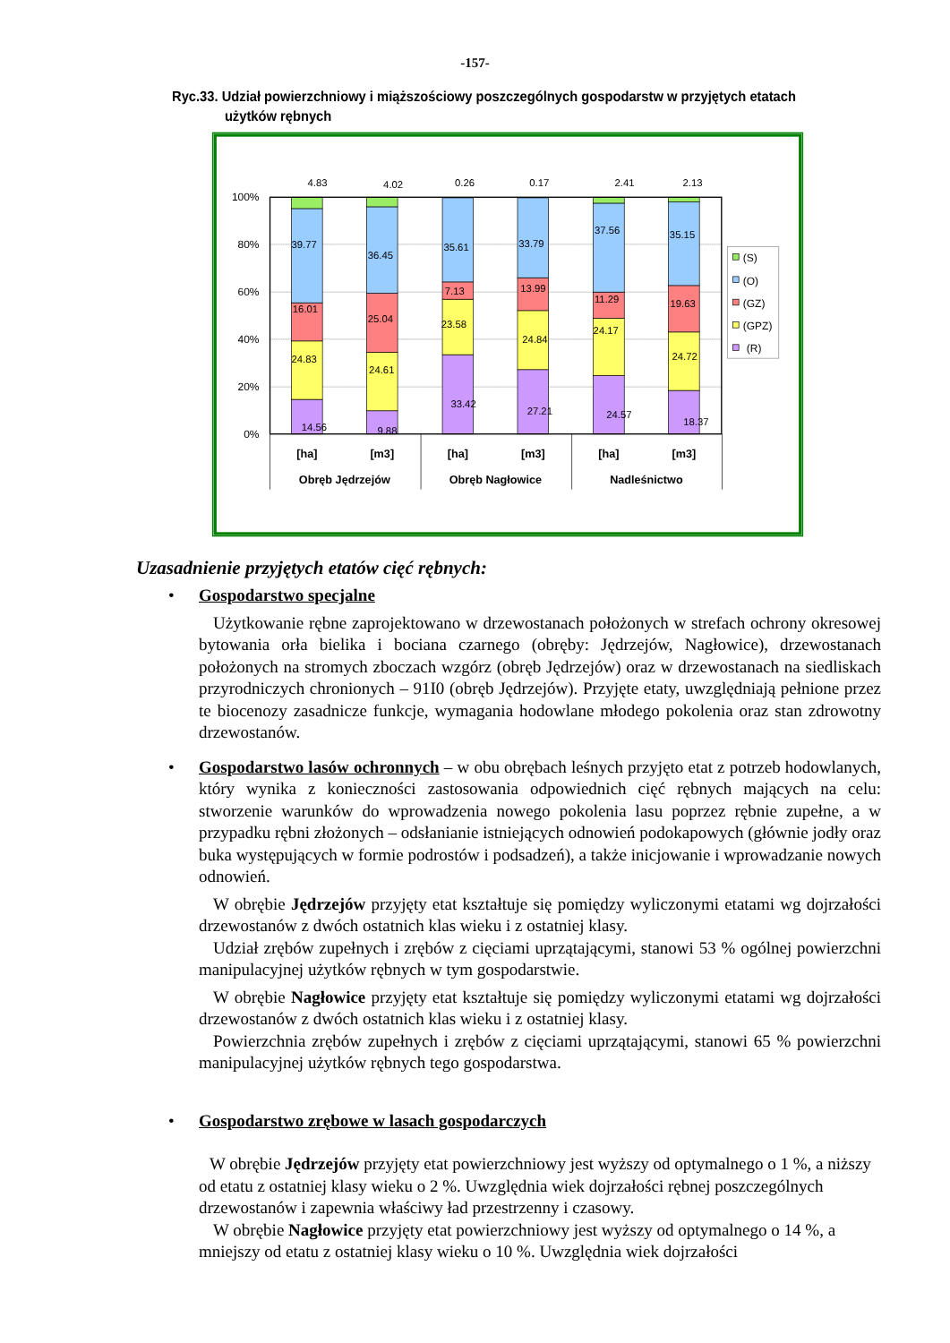-157-
Ryc.33. Udział powierzchniowy i miąższościowy poszczególnych gospodarstw w przyjętych etatach
użytków rębnych
100%
80%
60%
40%
20%
0%
4.83
4.02
0.26
0.17
2.41
2.13
39.77
36.45
35.61
33.79
37.56
35.15
16.01
25.04
7.13
13.99
11.29
19.63
24.83
24.61
23.58
24.84
24.17
24.72
14.56
9.88
33.42
27.21
24.57
18.37
[ha]
[m3]
[ha]
[m3]
[ha]
[m3]
Obręb Jędrzejów
Obręb Nagłowice
Nadleśnictwo
(S)
(O)
(GZ)
(GPZ)
(R)
Uzasadnienie przyjętych etatów cięć rębnych:
•
Gospodarstwo specjalne
Użytkowanie rębne zaprojektowano w drzewostanach położonych w strefach ochrony okresowej bytowania orła bielika i bociana czarnego (obręby: Jędrzejów, Nagłowice), drzewostanach położonych na stromych zboczach wzgórz (obręb Jędrzejów) oraz w drzewostanach na siedliskach przyrodniczych chronionych – 91I0 (obręb Jędrzejów). Przyjęte etaty, uwzględniają pełnione przez te biocenozy zasadnicze funkcje, wymagania hodowlane młodego pokolenia oraz stan zdrowotny drzewostanów.
•
Gospodarstwo lasów ochronnych – w obu obrębach leśnych przyjęto etat z potrzeb hodowlanych, który wynika z konieczności zastosowania odpowiednich cięć rębnych mających na celu: stworzenie warunków do wprowadzenia nowego pokolenia lasu poprzez rębnie zupełne, a w przypadku rębni złożonych – odsłanianie istniejących odnowień podokapowych (głównie jodły oraz buka występujących w formie podrostów i podsadzeń), a także inicjowanie i wprowadzanie nowych odnowień.
W obrębie Jędrzejów przyjęty etat kształtuje się pomiędzy wyliczonymi etatami wg dojrzałości drzewostanów z dwóch ostatnich klas wieku i z ostatniej klasy.
Udział zrębów zupełnych i zrębów z cięciami uprzątającymi, stanowi 53 % ogólnej powierzchni manipulacyjnej użytków rębnych w tym gospodarstwie.
W obrębie Nagłowice przyjęty etat kształtuje się pomiędzy wyliczonymi etatami wg dojrzałości drzewostanów z dwóch ostatnich klas wieku i z ostatniej klasy.
Powierzchnia zrębów zupełnych i zrębów z cięciami uprzątającymi, stanowi 65 % powierzchni manipulacyjnej użytków rębnych tego gospodarstwa.
•
Gospodarstwo zrębowe w lasach gospodarczych
W obrębie Jędrzejów przyjęty etat powierzchniowy jest wyższy od optymalnego o 1 %, a niższy od etatu z ostatniej klasy wieku o 2 %. Uwzględnia wiek dojrzałości rębnej poszczególnych drzewostanów i zapewnia właściwy ład przestrzenny i czasowy.
W obrębie Nagłowice przyjęty etat powierzchniowy jest wyższy od optymalnego o 14 %, a mniejszy od etatu z ostatniej klasy wieku o 10 %. Uwzględnia wiek dojrzałości